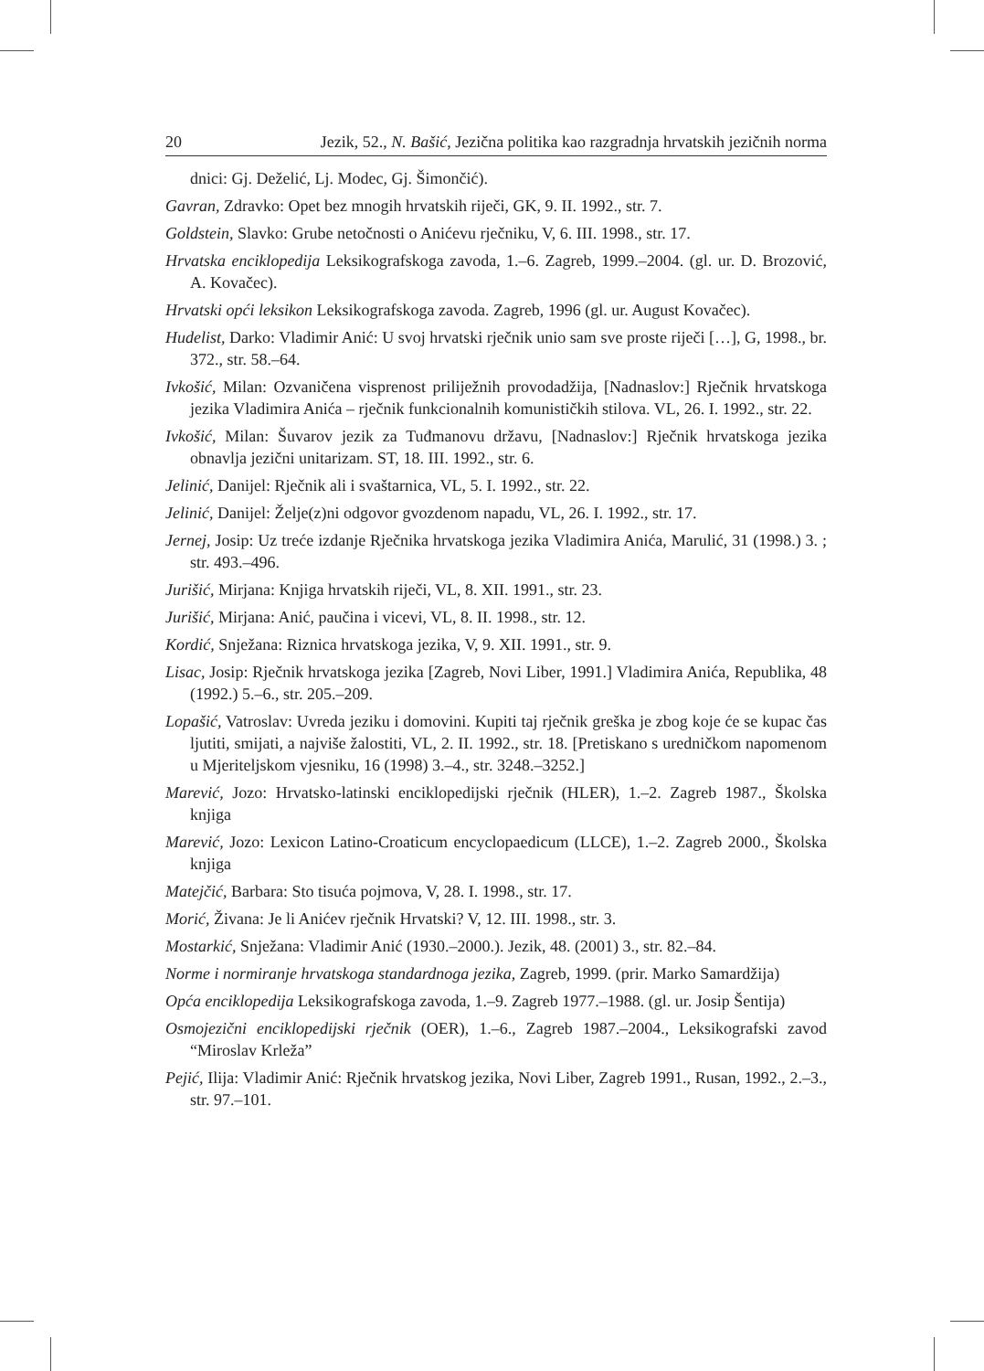20 Jezik, 52., N. Bašić, Jezična politika kao razgradnja hrvatskih jezičnih norma
dnici: Gj. Deželić, Lj. Modec, Gj. Šimončić).
Gavran, Zdravko: Opet bez mnogih hrvatskih riječi, GK, 9. II. 1992., str. 7.
Goldstein, Slavko: Grube netočnosti o Anićevu rječniku, V, 6. III. 1998., str. 17.
Hrvatska enciklopedija Leksikografskoga zavoda, 1.–6. Zagreb, 1999.–2004. (gl. ur. D. Brozović, A. Kovačec).
Hrvatski opći leksikon Leksikografskoga zavoda. Zagreb, 1996 (gl. ur. August Kovačec).
Hudelist, Darko: Vladimir Anić: U svoj hrvatski rječnik unio sam sve proste riječi […], G, 1998., br. 372., str. 58.–64.
Ivkošić, Milan: Ozvaničena visprenost priliježnih provodadžija, [Nadnaslov:] Rječnik hrvatskoga jezika Vladimira Anića – rječnik funkcionalnih komunističkih stilova. VL, 26. I. 1992., str. 22.
Ivkošić, Milan: Šuvarov jezik za Tuđmanovu državu, [Nadnaslov:] Rječnik hrvatskoga jezika obnavlja jezični unitarizam. ST, 18. III. 1992., str. 6.
Jelinić, Danijel: Rječnik ali i svaštarnica, VL, 5. I. 1992., str. 22.
Jelinić, Danijel: Želje(z)ni odgovor gvozdenom napadu, VL, 26. I. 1992., str. 17.
Jernej, Josip: Uz treće izdanje Rječnika hrvatskoga jezika Vladimira Anića, Marulić, 31 (1998.) 3. ; str. 493.–496.
Jurišić, Mirjana: Knjiga hrvatskih riječi, VL, 8. XII. 1991., str. 23.
Jurišić, Mirjana: Anić, paučina i vicevi, VL, 8. II. 1998., str. 12.
Kordić, Snježana: Riznica hrvatskoga jezika, V, 9. XII. 1991., str. 9.
Lisac, Josip: Rječnik hrvatskoga jezika [Zagreb, Novi Liber, 1991.] Vladimira Anića, Republika, 48 (1992.) 5.–6., str. 205.–209.
Lopašić, Vatroslav: Uvreda jeziku i domovini. Kupiti taj rječnik greška je zbog koje će se kupac čas ljutiti, smijati, a najviše žalostiti, VL, 2. II. 1992., str. 18. [Pretiskano s uredničkom napomenom u Mjeriteljskom vjesniku, 16 (1998) 3.–4., str. 3248.–3252.]
Marević, Jozo: Hrvatsko-latinski enciklopedijski rječnik (HLER), 1.–2. Zagreb 1987., Školska knjiga
Marević, Jozo: Lexicon Latino-Croaticum encyclopaedicum (LLCE), 1.–2. Zagreb 2000., Školska knjiga
Matejčić, Barbara: Sto tisuća pojmova, V, 28. I. 1998., str. 17.
Morić, Živana: Je li Anićev rječnik Hrvatski? V, 12. III. 1998., str. 3.
Mostarkić, Snježana: Vladimir Anić (1930.–2000.). Jezik, 48. (2001) 3., str. 82.–84.
Norme i normiranje hrvatskoga standardnoga jezika, Zagreb, 1999. (prir. Marko Samardžija)
Opća enciklopedija Leksikografskoga zavoda, 1.–9. Zagreb 1977.–1988. (gl. ur. Josip Šentija)
Osmojezični enciklopedijski rječnik (OER), 1.–6., Zagreb 1987.–2004., Leksikografski zavod “Miroslav Krleža”
Pejić, Ilija: Vladimir Anić: Rječnik hrvatskog jezika, Novi Liber, Zagreb 1991., Rusan, 1992., 2.–3., str. 97.–101.